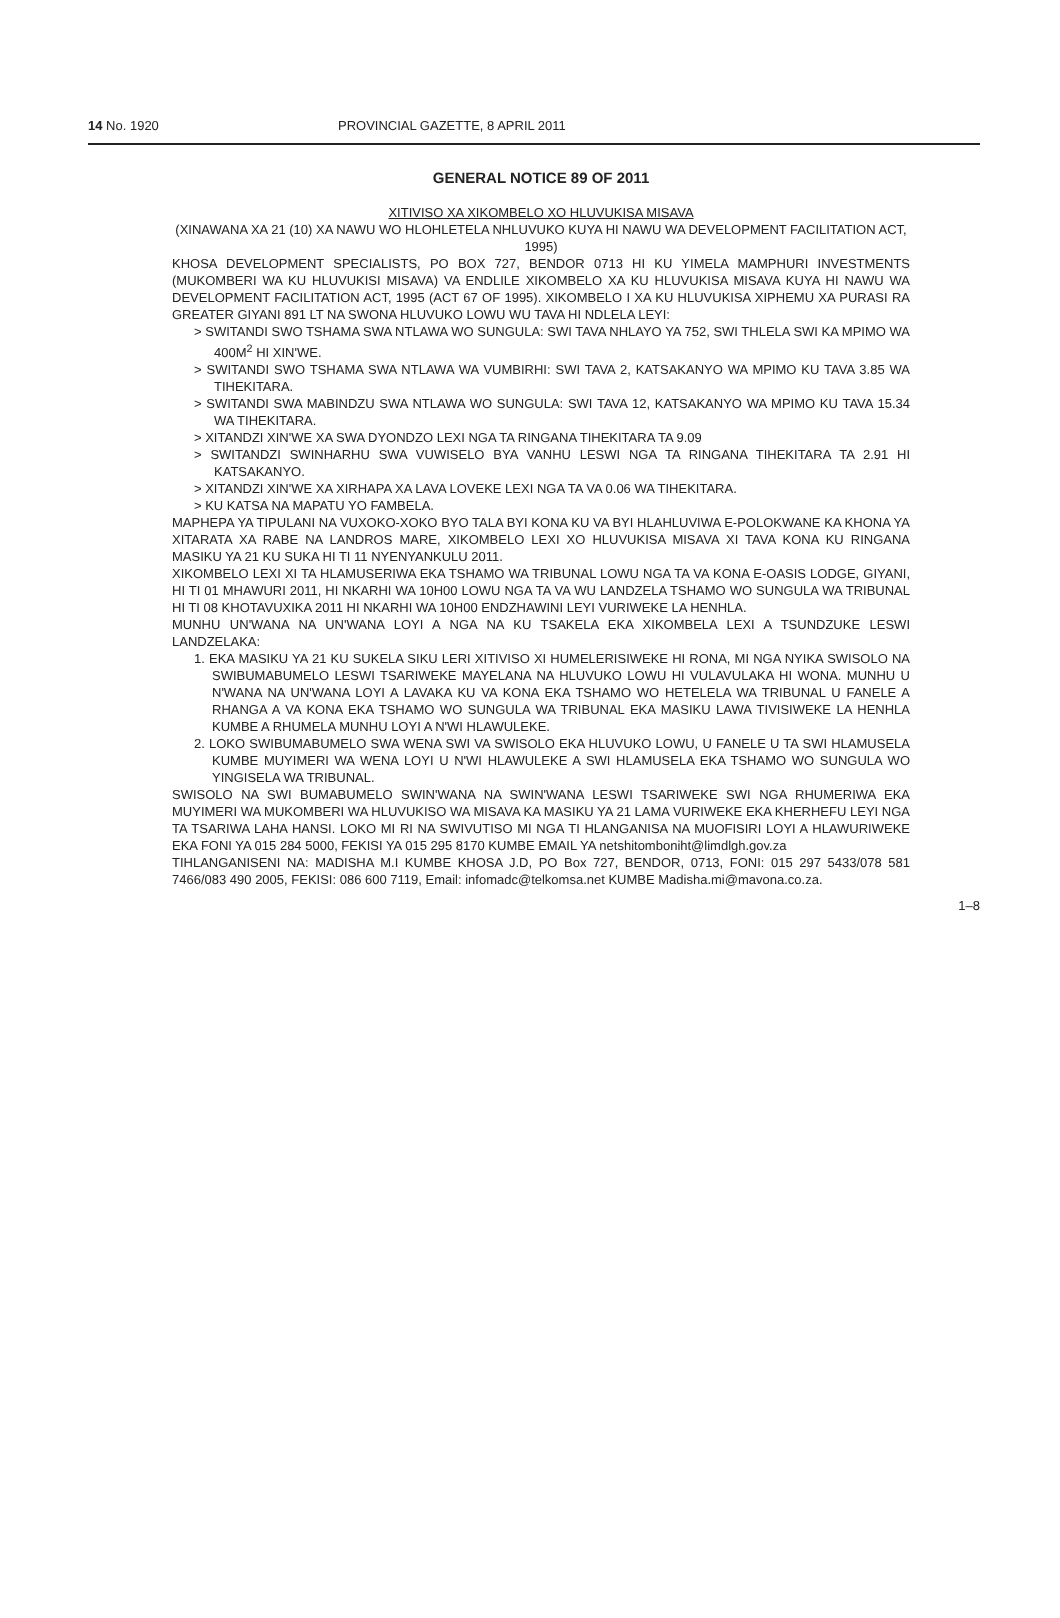14 No. 1920 PROVINCIAL GAZETTE, 8 APRIL 2011
GENERAL NOTICE 89 OF 2011
XITIVISO XA XIKOMBELO XO HLUVUKISA MISAVA
(XINAWANA XA 21 (10) XA NAWU WO HLOHLETELA NHLUVUKO KUYA HI NAWU WA DEVELOPMENT FACILITATION ACT, 1995)
KHOSA DEVELOPMENT SPECIALISTS, PO BOX 727, BENDOR 0713 HI KU YIMELA MAMPHURI INVESTMENTS (MUKOMBERI WA KU HLUVUKISI MISAVA) VA ENDLILE XIKOMBELO XA KU HLUVUKISA MISAVA KUYA HI NAWU WA DEVELOPMENT FACILITATION ACT, 1995 (ACT 67 OF 1995). XIKOMBELO I XA KU HLUVUKISA XIPHEMU XA PURASI RA GREATER GIYANI 891 LT NA SWONA HLUVUKO LOWU WU TAVA HI NDLELA LEYI:
> SWITANDI SWO TSHAMA SWA NTLAWA WO SUNGULA: SWI TAVA NHLAYO YA 752, SWI THLELA SWI KA MPIMO WA 400M<sup>2</sup> HI XIN'WE.
> SWITANDI SWO TSHAMA SWA NTLAWA WA VUMBIRHI: SWI TAVA 2, KATSAKANYO WA MPIMO KU TAVA 3.85 WA TIHEKITARA.
> SWITANDI SWA MABINDZU SWA NTLAWA WO SUNGULA: SWI TAVA 12, KATSAKANYO WA MPIMO KU TAVA 15.34 WA TIHEKITARA.
> XITANDZI XIN'WE XA SWA DYONDZO LEXI NGA TA RINGANA TIHEKITARA TA 9.09
> SWITANDZI SWINHARHU SWA VUWISELO BYA VANHU LESWI NGA TA RINGANA TIHEKITARA TA 2.91 HI KATSAKANYO.
> XITANDZI XIN'WE XA XIRHAPA XA LAVA LOVEKE LEXI NGA TA VA 0.06 WA TIHEKITARA.
> KU KATSA NA MAPATU YO FAMBELA.
MAPHEPA YA TIPULANI NA VUXOKO-XOKO BYO TALA BYI KONA KU VA BYI HLAHLUVIWA E-POLOKWANE KA KHONA YA XITARATA XA RABE NA LANDROS MARE, XIKOMBELO LEXI XO HLUVUKISA MISAVA XI TAVA KONA KU RINGANA MASIKU YA 21 KU SUKA HI TI 11 NYENYANKULU 2011.
XIKOMBELO LEXI XI TA HLAMUSERIWA EKA TSHAMO WA TRIBUNAL LOWU NGA TA VA KONA E-OASIS LODGE, GIYANI, HI TI 01 MHAWURI 2011, HI NKARHI WA 10H00 LOWU NGA TA VA WU LANDZELA TSHAMO WO SUNGULA WA TRIBUNAL HI TI 08 KHOTAVUXIKA 2011 HI NKARHI WA 10H00 ENDZHAWINI LEYI VURIWEKE LA HENHLA.
MUNHU UN'WANA NA UN'WANA LOYI A NGA NA KU TSAKELA EKA XIKOMBELA LEXI A TSUNDZUKE LESWI LANDZELAKA:
1. EKA MASIKU YA 21 KU SUKELA SIKU LERI XITIVISO XI HUMELERISIWEKE HI RONA, MI NGA NYIKA SWISOLO NA SWIBUMABUMELO LESWI TSARIWEKE MAYELANA NA HLUVUKO LOWU HI VULAVULAKA HI WONA. MUNHU U N'WANA NA UN'WANA LOYI A LAVAKA KU VA KONA EKA TSHAMO WO HETELELA WA TRIBUNAL U FANELE A RHANGA A VA KONA EKA TSHAMO WO SUNGULA WA TRIBUNAL EKA MASIKU LAWA TIVISIWEKE LA HENHLA KUMBE A RHUMELA MUNHU LOYI A N'WI HLAWULEKE.
2. LOKO SWIBUMABUMELO SWA WENA SWI VA SWISOLO EKA HLUVUKO LOWU, U FANELE U TA SWI HLAMUSELA KUMBE MUYIMERI WA WENA LOYI U N'WI HLAWULEKE A SWI HLAMUSELA EKA TSHAMO WO SUNGULA WO YINGISELA WA TRIBUNAL.
SWISOLO NA SWI BUMABUMELO SWIN'WANA NA SWIN'WANA LESWI TSARIWEKE SWI NGA RHUMERIWA EKA MUYIMERI WA MUKOMBERI WA HLUVUKISO WA MISAVA KA MASIKU YA 21 LAMA VURIWEKE EKA KHERHEFU LEYI NGA TA TSARIWA LAHA HANSI. LOKO MI RI NA SWIVUTISO MI NGA TI HLANGANISA NA MUOFISIRI LOYI A HLAWURIWEKE EKA FONI YA 015 284 5000, FEKISI YA 015 295 8170 KUMBE EMAIL YA netshitomboniht@limdlgh.gov.za
TIHLANGANISENI NA: MADISHA M.I KUMBE KHOSA J.D, PO Box 727, BENDOR, 0713, FONI: 015 297 5433/078 581 7466/083 490 2005, FEKISI: 086 600 7119, Email: infomadc@telkomsa.net KUMBE Madisha.mi@mavona.co.za.
1–8